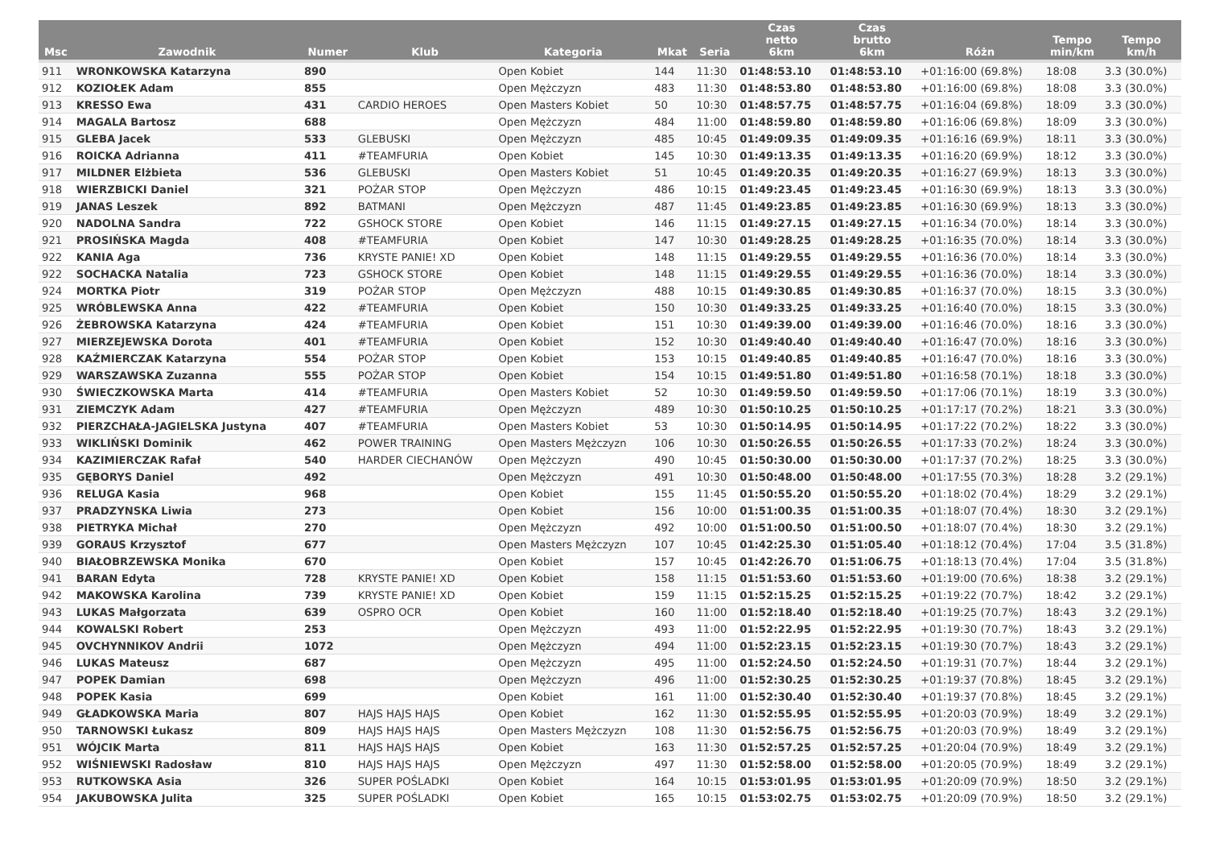| Msc | Zawodnik | Numer | Klub | Kategoria | Mkat | Seria | Czas netto 6km | Czas brutto 6km | Różn | Tempo min/km | Tempo km/h |
| --- | --- | --- | --- | --- | --- | --- | --- | --- | --- | --- | --- |
| 911 | WRONKOWSKA Katarzyna | 890 | | Open Kobiet | 144 | 11:30 | 01:48:53.10 | 01:48:53.10 | +01:16:00 (69.8%) | 18:08 | 3.3 (30.0%) |
| 912 | KOZIOŁEK Adam | 855 | | Open Mężczyzn | 483 | 11:30 | 01:48:53.80 | 01:48:53.80 | +01:16:00 (69.8%) | 18:08 | 3.3 (30.0%) |
| 913 | KRESSO Ewa | 431 | CARDIO HEROES | Open Masters Kobiet | 50 | 10:30 | 01:48:57.75 | 01:48:57.75 | +01:16:04 (69.8%) | 18:09 | 3.3 (30.0%) |
| 914 | MAGALA Bartosz | 688 | | Open Mężczyzn | 484 | 11:00 | 01:48:59.80 | 01:48:59.80 | +01:16:06 (69.8%) | 18:09 | 3.3 (30.0%) |
| 915 | GLEBA Jacek | 533 | GLEBUSKI | Open Mężczyzn | 485 | 10:45 | 01:49:09.35 | 01:49:09.35 | +01:16:16 (69.9%) | 18:11 | 3.3 (30.0%) |
| 916 | ROICKA Adrianna | 411 | #TEAMFURIA | Open Kobiet | 145 | 10:30 | 01:49:13.35 | 01:49:13.35 | +01:16:20 (69.9%) | 18:12 | 3.3 (30.0%) |
| 917 | MILDNER Elżbieta | 536 | GLEBUSKI | Open Masters Kobiet | 51 | 10:45 | 01:49:20.35 | 01:49:20.35 | +01:16:27 (69.9%) | 18:13 | 3.3 (30.0%) |
| 918 | WIERZBICKI Daniel | 321 | POŻAR STOP | Open Mężczyzn | 486 | 10:15 | 01:49:23.45 | 01:49:23.45 | +01:16:30 (69.9%) | 18:13 | 3.3 (30.0%) |
| 919 | JANAS Leszek | 892 | BATMANI | Open Mężczyzn | 487 | 11:45 | 01:49:23.85 | 01:49:23.85 | +01:16:30 (69.9%) | 18:13 | 3.3 (30.0%) |
| 920 | NADOLNA Sandra | 722 | GSHOCK STORE | Open Kobiet | 146 | 11:15 | 01:49:27.15 | 01:49:27.15 | +01:16:34 (70.0%) | 18:14 | 3.3 (30.0%) |
| 921 | PROSIŃSKA Magda | 408 | #TEAMFURIA | Open Kobiet | 147 | 10:30 | 01:49:28.25 | 01:49:28.25 | +01:16:35 (70.0%) | 18:14 | 3.3 (30.0%) |
| 922 | KANIA Aga | 736 | KRYSTE PANIE! XD | Open Kobiet | 148 | 11:15 | 01:49:29.55 | 01:49:29.55 | +01:16:36 (70.0%) | 18:14 | 3.3 (30.0%) |
| 922 | SOCHACKA Natalia | 723 | GSHOCK STORE | Open Kobiet | 148 | 11:15 | 01:49:29.55 | 01:49:29.55 | +01:16:36 (70.0%) | 18:14 | 3.3 (30.0%) |
| 924 | MORTKA Piotr | 319 | POŻAR STOP | Open Mężczyzn | 488 | 10:15 | 01:49:30.85 | 01:49:30.85 | +01:16:37 (70.0%) | 18:15 | 3.3 (30.0%) |
| 925 | WRÓBLEWSKA Anna | 422 | #TEAMFURIA | Open Kobiet | 150 | 10:30 | 01:49:33.25 | 01:49:33.25 | +01:16:40 (70.0%) | 18:15 | 3.3 (30.0%) |
| 926 | ŻEBROWSKA Katarzyna | 424 | #TEAMFURIA | Open Kobiet | 151 | 10:30 | 01:49:39.00 | 01:49:39.00 | +01:16:46 (70.0%) | 18:16 | 3.3 (30.0%) |
| 927 | MIERZEJEWSKA Dorota | 401 | #TEAMFURIA | Open Kobiet | 152 | 10:30 | 01:49:40.40 | 01:49:40.40 | +01:16:47 (70.0%) | 18:16 | 3.3 (30.0%) |
| 928 | KAŹMIERCZAK Katarzyna | 554 | POŻAR STOP | Open Kobiet | 153 | 10:15 | 01:49:40.85 | 01:49:40.85 | +01:16:47 (70.0%) | 18:16 | 3.3 (30.0%) |
| 929 | WARSZAWSKA Zuzanna | 555 | POŻAR STOP | Open Kobiet | 154 | 10:15 | 01:49:51.80 | 01:49:51.80 | +01:16:58 (70.1%) | 18:18 | 3.3 (30.0%) |
| 930 | ŚWIECZKOWSKA Marta | 414 | #TEAMFURIA | Open Masters Kobiet | 52 | 10:30 | 01:49:59.50 | 01:49:59.50 | +01:17:06 (70.1%) | 18:19 | 3.3 (30.0%) |
| 931 | ZIEMCZYK Adam | 427 | #TEAMFURIA | Open Mężczyzn | 489 | 10:30 | 01:50:10.25 | 01:50:10.25 | +01:17:17 (70.2%) | 18:21 | 3.3 (30.0%) |
| 932 | PIERZCHAŁA-JAGIELSKA Justyna | 407 | #TEAMFURIA | Open Masters Kobiet | 53 | 10:30 | 01:50:14.95 | 01:50:14.95 | +01:17:22 (70.2%) | 18:22 | 3.3 (30.0%) |
| 933 | WIKLIŃSKI Dominik | 462 | POWER TRAINING | Open Masters Mężczyzn | 106 | 10:30 | 01:50:26.55 | 01:50:26.55 | +01:17:33 (70.2%) | 18:24 | 3.3 (30.0%) |
| 934 | KAZIMIERCZAK Rafał | 540 | HARDER CIECHANÓW | Open Mężczyzn | 490 | 10:45 | 01:50:30.00 | 01:50:30.00 | +01:17:37 (70.2%) | 18:25 | 3.3 (30.0%) |
| 935 | GĘBORYS Daniel | 492 | | Open Mężczyzn | 491 | 10:30 | 01:50:48.00 | 01:50:48.00 | +01:17:55 (70.3%) | 18:28 | 3.2 (29.1%) |
| 936 | RELUGA Kasia | 968 | | Open Kobiet | 155 | 11:45 | 01:50:55.20 | 01:50:55.20 | +01:18:02 (70.4%) | 18:29 | 3.2 (29.1%) |
| 937 | PRADZYNSKA Liwia | 273 | | Open Kobiet | 156 | 10:00 | 01:51:00.35 | 01:51:00.35 | +01:18:07 (70.4%) | 18:30 | 3.2 (29.1%) |
| 938 | PIETRYKA Michał | 270 | | Open Mężczyzn | 492 | 10:00 | 01:51:00.50 | 01:51:00.50 | +01:18:07 (70.4%) | 18:30 | 3.2 (29.1%) |
| 939 | GORAUS Krzysztof | 677 | | Open Masters Mężczyzn | 107 | 10:45 | 01:42:25.30 | 01:51:05.40 | +01:18:12 (70.4%) | 17:04 | 3.5 (31.8%) |
| 940 | BIAŁOBRZEWSKA Monika | 670 | | Open Kobiet | 157 | 10:45 | 01:42:26.70 | 01:51:06.75 | +01:18:13 (70.4%) | 17:04 | 3.5 (31.8%) |
| 941 | BARAN Edyta | 728 | KRYSTE PANIE! XD | Open Kobiet | 158 | 11:15 | 01:51:53.60 | 01:51:53.60 | +01:19:00 (70.6%) | 18:38 | 3.2 (29.1%) |
| 942 | MAKOWSKA Karolina | 739 | KRYSTE PANIE! XD | Open Kobiet | 159 | 11:15 | 01:52:15.25 | 01:52:15.25 | +01:19:22 (70.7%) | 18:42 | 3.2 (29.1%) |
| 943 | LUKAS Małgorzata | 639 | OSPRO OCR | Open Kobiet | 160 | 11:00 | 01:52:18.40 | 01:52:18.40 | +01:19:25 (70.7%) | 18:43 | 3.2 (29.1%) |
| 944 | KOWALSKI Robert | 253 | | Open Mężczyzn | 493 | 11:00 | 01:52:22.95 | 01:52:22.95 | +01:19:30 (70.7%) | 18:43 | 3.2 (29.1%) |
| 945 | OVCHYNNIKOV Andrii | 1072 | | Open Mężczyzn | 494 | 11:00 | 01:52:23.15 | 01:52:23.15 | +01:19:30 (70.7%) | 18:43 | 3.2 (29.1%) |
| 946 | LUKAS Mateusz | 687 | | Open Mężczyzn | 495 | 11:00 | 01:52:24.50 | 01:52:24.50 | +01:19:31 (70.7%) | 18:44 | 3.2 (29.1%) |
| 947 | POPEK Damian | 698 | | Open Mężczyzn | 496 | 11:00 | 01:52:30.25 | 01:52:30.25 | +01:19:37 (70.8%) | 18:45 | 3.2 (29.1%) |
| 948 | POPEK Kasia | 699 | | Open Kobiet | 161 | 11:00 | 01:52:30.40 | 01:52:30.40 | +01:19:37 (70.8%) | 18:45 | 3.2 (29.1%) |
| 949 | GŁADKOWSKA Maria | 807 | HAJS HAJS HAJS | Open Kobiet | 162 | 11:30 | 01:52:55.95 | 01:52:55.95 | +01:20:03 (70.9%) | 18:49 | 3.2 (29.1%) |
| 950 | TARNOWSKI Łukasz | 809 | HAJS HAJS HAJS | Open Masters Mężczyzn | 108 | 11:30 | 01:52:56.75 | 01:52:56.75 | +01:20:03 (70.9%) | 18:49 | 3.2 (29.1%) |
| 951 | WÓJCIK Marta | 811 | HAJS HAJS HAJS | Open Kobiet | 163 | 11:30 | 01:52:57.25 | 01:52:57.25 | +01:20:04 (70.9%) | 18:49 | 3.2 (29.1%) |
| 952 | WIŚNIEWSKI Radosław | 810 | HAJS HAJS HAJS | Open Mężczyzn | 497 | 11:30 | 01:52:58.00 | 01:52:58.00 | +01:20:05 (70.9%) | 18:49 | 3.2 (29.1%) |
| 953 | RUTKOWSKA Asia | 326 | SUPER POŚLADKI | Open Kobiet | 164 | 10:15 | 01:53:01.95 | 01:53:01.95 | +01:20:09 (70.9%) | 18:50 | 3.2 (29.1%) |
| 954 | JAKUBOWSKA Julita | 325 | SUPER POŚLADKI | Open Kobiet | 165 | 10:15 | 01:53:02.75 | 01:53:02.75 | +01:20:09 (70.9%) | 18:50 | 3.2 (29.1%) |